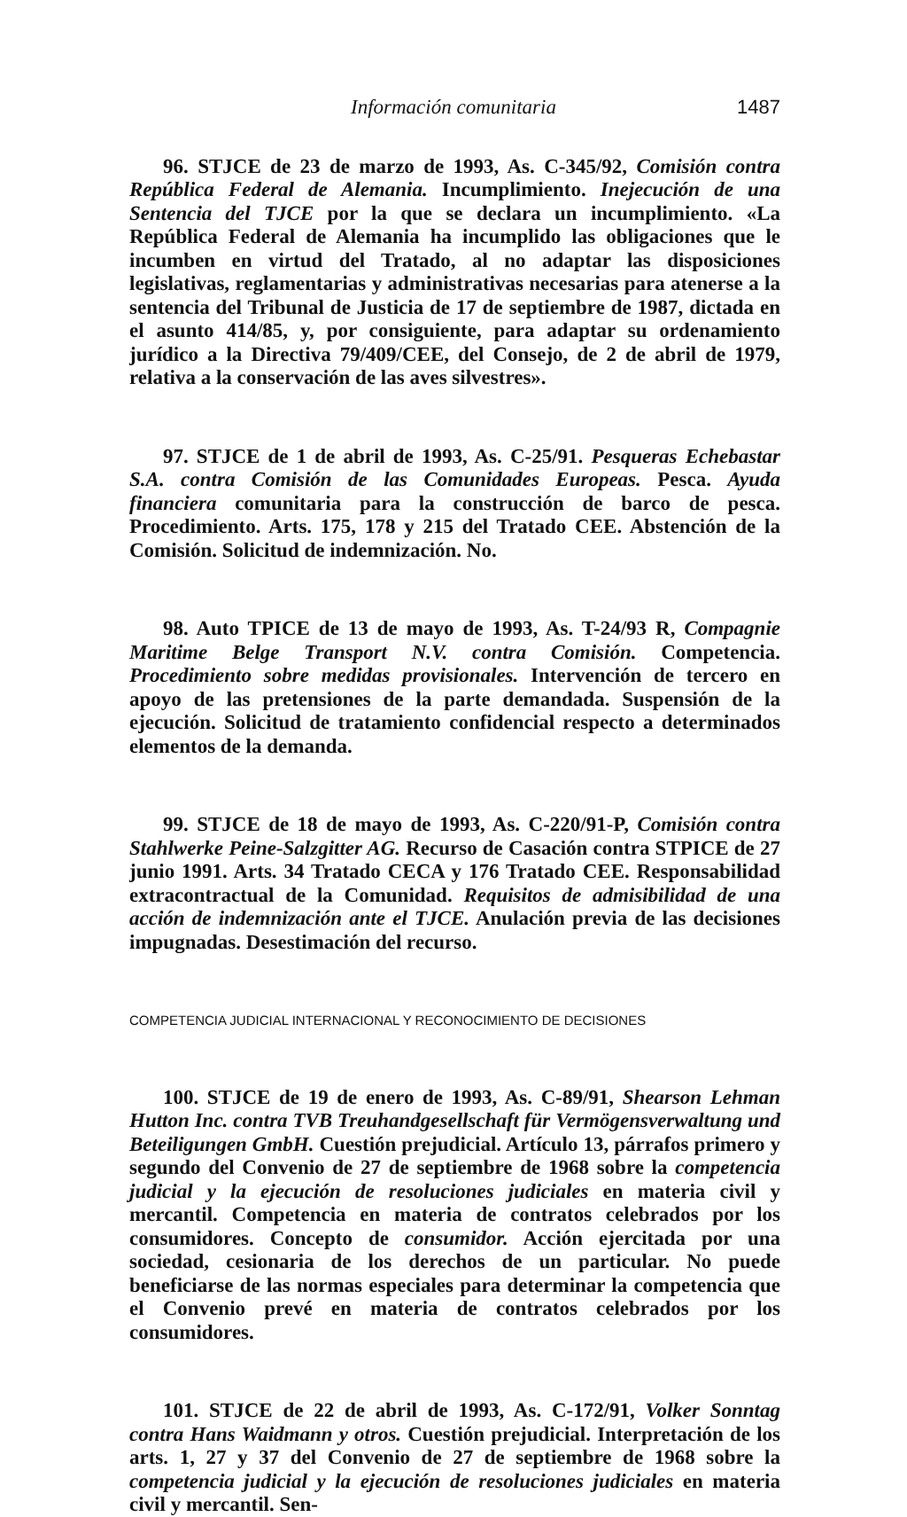Información comunitaria 1487
96. STJCE de 23 de marzo de 1993, As. C-345/92, Comisión contra República Federal de Alemania. Incumplimiento. Inejecución de una Sentencia del TJCE por la que se declara un incumplimiento. «La República Federal de Alemania ha incumplido las obligaciones que le incumben en virtud del Tratado, al no adaptar las disposiciones legislativas, reglamentarias y administrativas necesarias para atenerse a la sentencia del Tribunal de Justicia de 17 de septiembre de 1987, dictada en el asunto 414/85, y, por consiguiente, para adaptar su ordenamiento jurídico a la Directiva 79/409/CEE, del Consejo, de 2 de abril de 1979, relativa a la conservación de las aves silvestres».
97. STJCE de 1 de abril de 1993, As. C-25/91. Pesqueras Echebastar S.A. contra Comisión de las Comunidades Europeas. Pesca. Ayuda financiera comunitaria para la construcción de barco de pesca. Procedimiento. Arts. 175, 178 y 215 del Tratado CEE. Abstención de la Comisión. Solicitud de indemnización. No.
98. Auto TPICE de 13 de mayo de 1993, As. T-24/93 R, Compagnie Maritime Belge Transport N.V. contra Comisión. Competencia. Procedimiento sobre medidas provisionales. Intervención de tercero en apoyo de las pretensiones de la parte demandada. Suspensión de la ejecución. Solicitud de tratamiento confidencial respecto a determinados elementos de la demanda.
99. STJCE de 18 de mayo de 1993, As. C-220/91-P, Comisión contra Stahlwerke Peine-Salzgitter AG. Recurso de Casación contra STPICE de 27 junio 1991. Arts. 34 Tratado CECA y 176 Tratado CEE. Responsabilidad extracontractual de la Comunidad. Requisitos de admisibilidad de una acción de indemnización ante el TJCE. Anulación previa de las decisiones impugnadas. Desestimación del recurso.
COMPETENCIA JUDICIAL INTERNACIONAL Y RECONOCIMIENTO DE DECISIONES
100. STJCE de 19 de enero de 1993, As. C-89/91, Shearson Lehman Hutton Inc. contra TVB Treuhandgesellschaft für Vermögensverwaltung und Beteiligungen GmbH. Cuestión prejudicial. Artículo 13, párrafos primero y segundo del Convenio de 27 de septiembre de 1968 sobre la competencia judicial y la ejecución de resoluciones judiciales en materia civil y mercantil. Competencia en materia de contratos celebrados por los consumidores. Concepto de consumidor. Acción ejercitada por una sociedad, cesionaria de los derechos de un particular. No puede beneficiarse de las normas especiales para determinar la competencia que el Convenio prevé en materia de contratos celebrados por los consumidores.
101. STJCE de 22 de abril de 1993, As. C-172/91, Volker Sonntag contra Hans Waidmann y otros. Cuestión prejudicial. Interpretación de los arts. 1, 27 y 37 del Convenio de 27 de septiembre de 1968 sobre la competencia judicial y la ejecución de resoluciones judiciales en materia civil y mercantil. Sen-